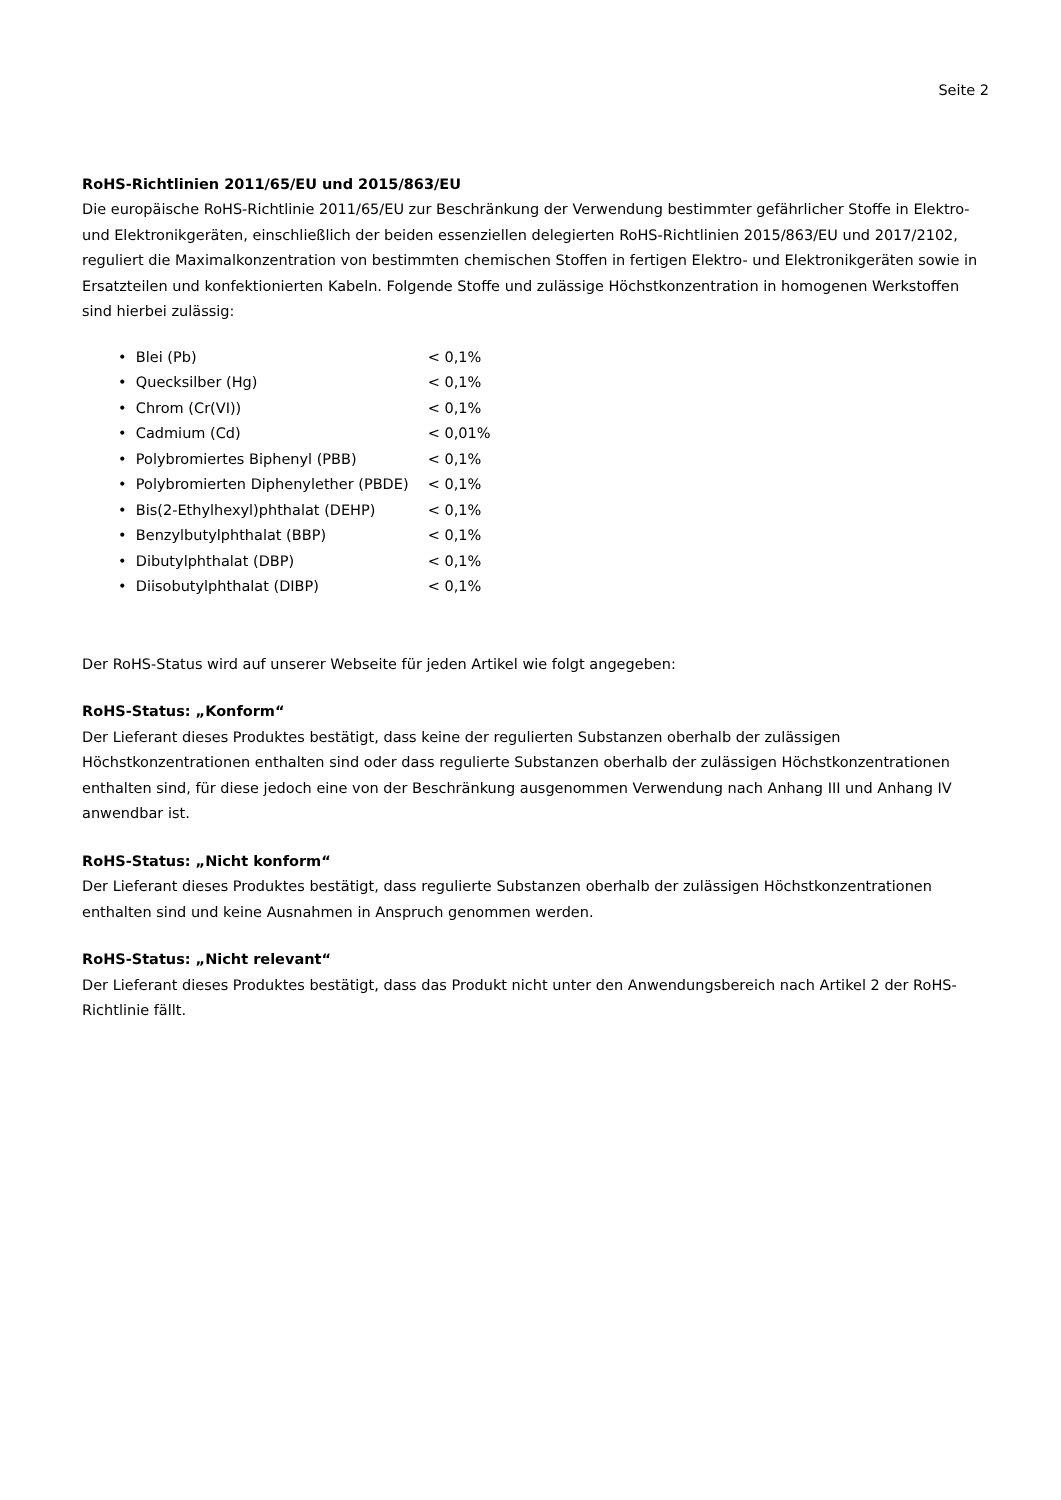Seite 2
RoHS-Richtlinien 2011/65/EU und 2015/863/EU
Die europäische RoHS-Richtlinie 2011/65/EU zur Beschränkung der Verwendung bestimmter gefährlicher Stoffe in Elektro- und Elektronikgeräten, einschließlich der beiden essenziellen delegierten RoHS-Richtlinien 2015/863/EU und 2017/2102, reguliert die Maximalkonzentration von bestimmten chemischen Stoffen in fertigen Elektro- und Elektronikgeräten sowie in Ersatzteilen und konfektionierten Kabeln. Folgende Stoffe und zulässige Höchstkonzentration in homogenen Werkstoffen sind hierbei zulässig:
• Blei (Pb) < 0,1%
• Quecksilber (Hg) < 0,1%
• Chrom (Cr(VI)) < 0,1%
• Cadmium (Cd) < 0,01%
• Polybromiertes Biphenyl (PBB) < 0,1%
• Polybromierten Diphenylether (PBDE) < 0,1%
• Bis(2-Ethylhexyl)phthalat (DEHP) < 0,1%
• Benzylbutylphthalat (BBP) < 0,1%
• Dibutylphthalat (DBP) < 0,1%
• Diisobutylphthalat (DIBP) < 0,1%
Der RoHS-Status wird auf unserer Webseite für jeden Artikel wie folgt angegeben:
RoHS-Status: „Konform“
Der Lieferant dieses Produktes bestätigt, dass keine der regulierten Substanzen oberhalb der zulässigen Höchstkonzentrationen enthalten sind oder dass regulierte Substanzen oberhalb der zulässigen Höchstkonzentrationen enthalten sind, für diese jedoch eine von der Beschränkung ausgenommen Verwendung nach Anhang III und Anhang IV anwendbar ist.
RoHS-Status: „Nicht konform“
Der Lieferant dieses Produktes bestätigt, dass regulierte Substanzen oberhalb der zulässigen Höchstkonzentrationen enthalten sind und keine Ausnahmen in Anspruch genommen werden.
RoHS-Status: „Nicht relevant“
Der Lieferant dieses Produktes bestätigt, dass das Produkt nicht unter den Anwendungsbereich nach Artikel 2 der RoHS-Richtlinie fällt.